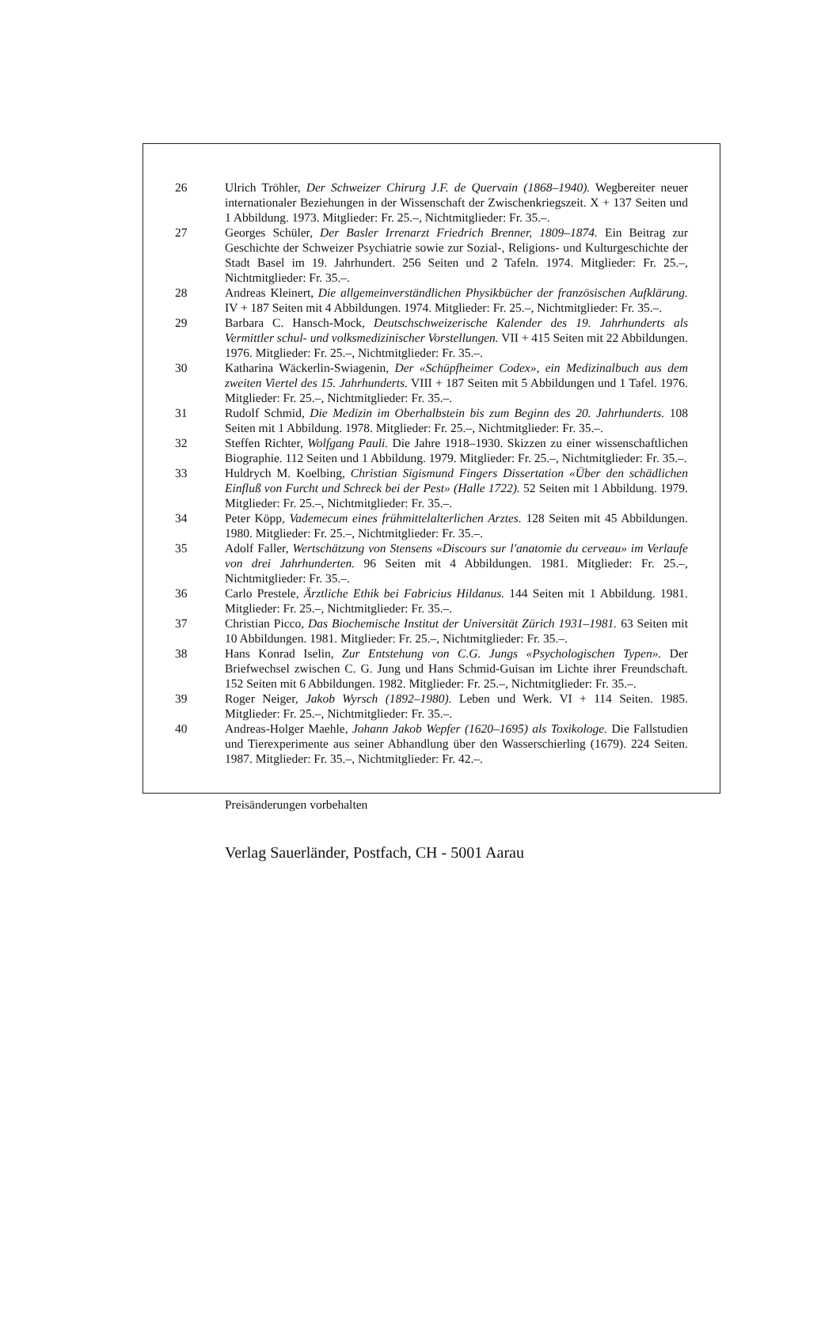26 Ulrich Tröhler, Der Schweizer Chirurg J.F. de Quervain (1868–1940). Wegbereiter neuer internationaler Beziehungen in der Wissenschaft der Zwischenkriegszeit. X + 137 Seiten und 1 Abbildung. 1973. Mitglieder: Fr. 25.–, Nichtmitglieder: Fr. 35.–.
27 Georges Schüler, Der Basler Irrenarzt Friedrich Brenner, 1809–1874. Ein Beitrag zur Geschichte der Schweizer Psychiatrie sowie zur Sozial-, Religions- und Kulturgeschichte der Stadt Basel im 19. Jahrhundert. 256 Seiten und 2 Tafeln. 1974. Mitglieder: Fr. 25.–, Nichtmitglieder: Fr. 35.–.
28 Andreas Kleinert, Die allgemeinverständlichen Physikbücher der französischen Aufklärung. IV + 187 Seiten mit 4 Abbildungen. 1974. Mitglieder: Fr. 25.–, Nichtmitglieder: Fr. 35.–.
29 Barbara C. Hansch-Mock, Deutschschweizerische Kalender des 19. Jahrhunderts als Vermittler schul- und volksmedizinischer Vorstellungen. VII + 415 Seiten mit 22 Abbildungen. 1976. Mitglieder: Fr. 25.–, Nichtmitglieder: Fr. 35.–.
30 Katharina Wäckerlin-Swiagenin, Der «Schüpfheimer Codex», ein Medizinalbuch aus dem zweiten Viertel des 15. Jahrhunderts. VIII + 187 Seiten mit 5 Abbildungen und 1 Tafel. 1976. Mitglieder: Fr. 25.–, Nichtmitglieder: Fr. 35.–.
31 Rudolf Schmid, Die Medizin im Oberhalbstein bis zum Beginn des 20. Jahrhunderts. 108 Seiten mit 1 Abbildung. 1978. Mitglieder: Fr. 25.–, Nichtmitglieder: Fr. 35.–.
32 Steffen Richter, Wolfgang Pauli. Die Jahre 1918–1930. Skizzen zu einer wissenschaftlichen Biographie. 112 Seiten und 1 Abbildung. 1979. Mitglieder: Fr. 25.–, Nichtmitglieder: Fr. 35.–.
33 Huldrych M. Koelbing, Christian Sigismund Fingers Dissertation «Über den schädlichen Einfluß von Furcht und Schreck bei der Pest» (Halle 1722). 52 Seiten mit 1 Abbildung. 1979. Mitglieder: Fr. 25.–, Nichtmitglieder: Fr. 35.–.
34 Peter Köpp, Vademecum eines frühmittelalterlichen Arztes. 128 Seiten mit 45 Abbildungen. 1980. Mitglieder: Fr. 25.–, Nichtmitglieder: Fr. 35.–.
35 Adolf Faller, Wertschätzung von Stensens «Discours sur l'anatomie du cerveau» im Verlaufe von drei Jahrhunderten. 96 Seiten mit 4 Abbildungen. 1981. Mitglieder: Fr. 25.–, Nichtmitglieder: Fr. 35.–.
36 Carlo Prestele, Ärztliche Ethik bei Fabricius Hildanus. 144 Seiten mit 1 Abbildung. 1981. Mitglieder: Fr. 25.–, Nichtmitglieder: Fr. 35.–.
37 Christian Picco, Das Biochemische Institut der Universität Zürich 1931–1981. 63 Seiten mit 10 Abbildungen. 1981. Mitglieder: Fr. 25.–, Nichtmitglieder: Fr. 35.–.
38 Hans Konrad Iselin, Zur Entstehung von C.G. Jungs «Psychologischen Typen». Der Briefwechsel zwischen C. G. Jung und Hans Schmid-Guisan im Lichte ihrer Freundschaft. 152 Seiten mit 6 Abbildungen. 1982. Mitglieder: Fr. 25.–, Nichtmitglieder: Fr. 35.–.
39 Roger Neiger, Jakob Wyrsch (1892–1980). Leben und Werk. VI + 114 Seiten. 1985. Mitglieder: Fr. 25.–, Nichtmitglieder: Fr. 35.–.
40 Andreas-Holger Maehle, Johann Jakob Wepfer (1620–1695) als Toxikologe. Die Fallstudien und Tierexperimente aus seiner Abhandlung über den Wasserschierling (1679). 224 Seiten. 1987. Mitglieder: Fr. 35.–, Nichtmitglieder: Fr. 42.–.
Preisänderungen vorbehalten
Verlag Sauerländer, Postfach, CH - 5001 Aarau